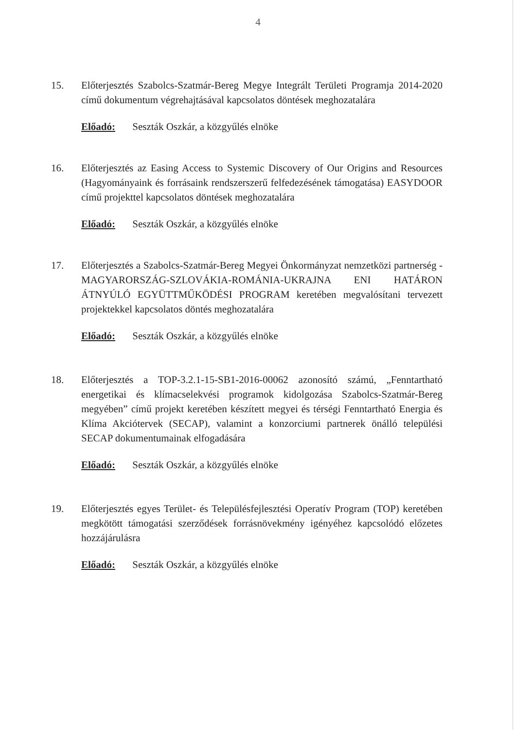4
15. Előterjesztés Szabolcs-Szatmár-Bereg Megye Integrált Területi Programja 2014-2020 című dokumentum végrehajtásával kapcsolatos döntések meghozatalára
Előadó: Seszták Oszkár, a közgyűlés elnöke
16. Előterjesztés az Easing Access to Systemic Discovery of Our Origins and Resources (Hagyományaink és forrásaink rendszerszerű felfedezésének támogatása) EASYDOOR című projekttel kapcsolatos döntések meghozatalára
Előadó: Seszták Oszkár, a közgyűlés elnöke
17. Előterjesztés a Szabolcs-Szatmár-Bereg Megyei Önkormányzat nemzetközi partnerség - MAGYARORSZÁG-SZLOVÁKIA-ROMÁNIA-UKRAJNA ENI HATÁRON ÁTNYÚLÓ EGYÜTTMŰKÖDÉSI PROGRAM keretében megvalósítani tervezett projektekkel kapcsolatos döntés meghozatalára
Előadó: Seszták Oszkár, a közgyűlés elnöke
18. Előterjesztés a TOP-3.2.1-15-SB1-2016-00062 azonosító számú, „Fenntartható energetikai és klímacselekvési programok kidolgozása Szabolcs-Szatmár-Bereg megyében” című projekt keretében készített megyei és térségi Fenntartható Energia és Klíma Akciótervek (SECAP), valamint a konzorciumi partnerek önálló települési SECAP dokumentumainak elfogadására
Előadó: Seszták Oszkár, a közgyűlés elnöke
19. Előterjesztés egyes Terület- és Településfejlesztési Operatív Program (TOP) keretében megkötött támogatási szerződések forrásnövekmény igényéhez kapcsolódó előzetes hozzájárulásra
Előadó: Seszták Oszkár, a közgyűlés elnöke